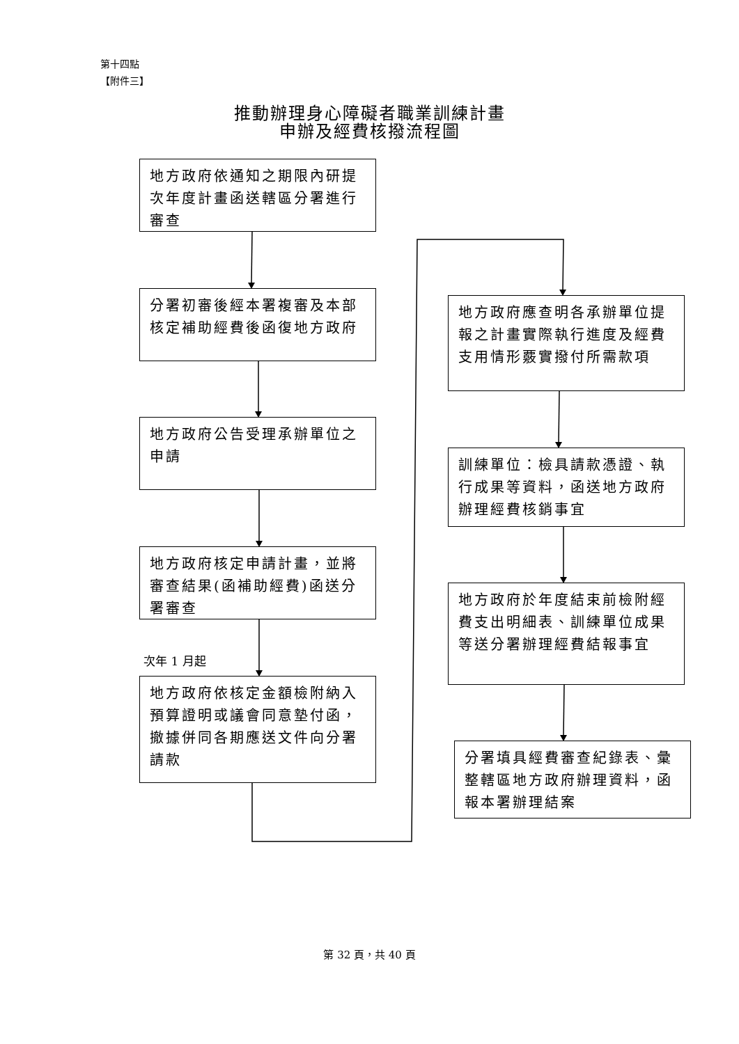第十四點
【附件三】
推動辦理身心障礙者職業訓練計畫
申辦及經費核撥流程圖
地方政府依通知之期限內研提次年度計畫函送轄區分署進行審查
分署初審後經本署複審及本部核定補助經費後函復地方政府
地方政府公告受理承辦單位之申請
地方政府核定申請計畫，並將審查結果(函補助經費)函送分署審查
次年 1 月起
地方政府依核定金額檢附納入預算證明或議會同意墊付函，撤據併同各期應送文件向分署請款
地方政府應查明各承辦單位提報之計畫實際執行進度及經費支用情形覈實撥付所需款項
訓練單位：檢具請款憑證、執行成果等資料，函送地方政府辦理經費核銷事宜
地方政府於年度結束前檢附經費支出明細表、訓練單位成果等送分署辦理經費結報事宜
分署填具經費審查紀錄表、彙整轄區地方政府辦理資料，函報本署辦理結案
第 32 頁，共 40 頁